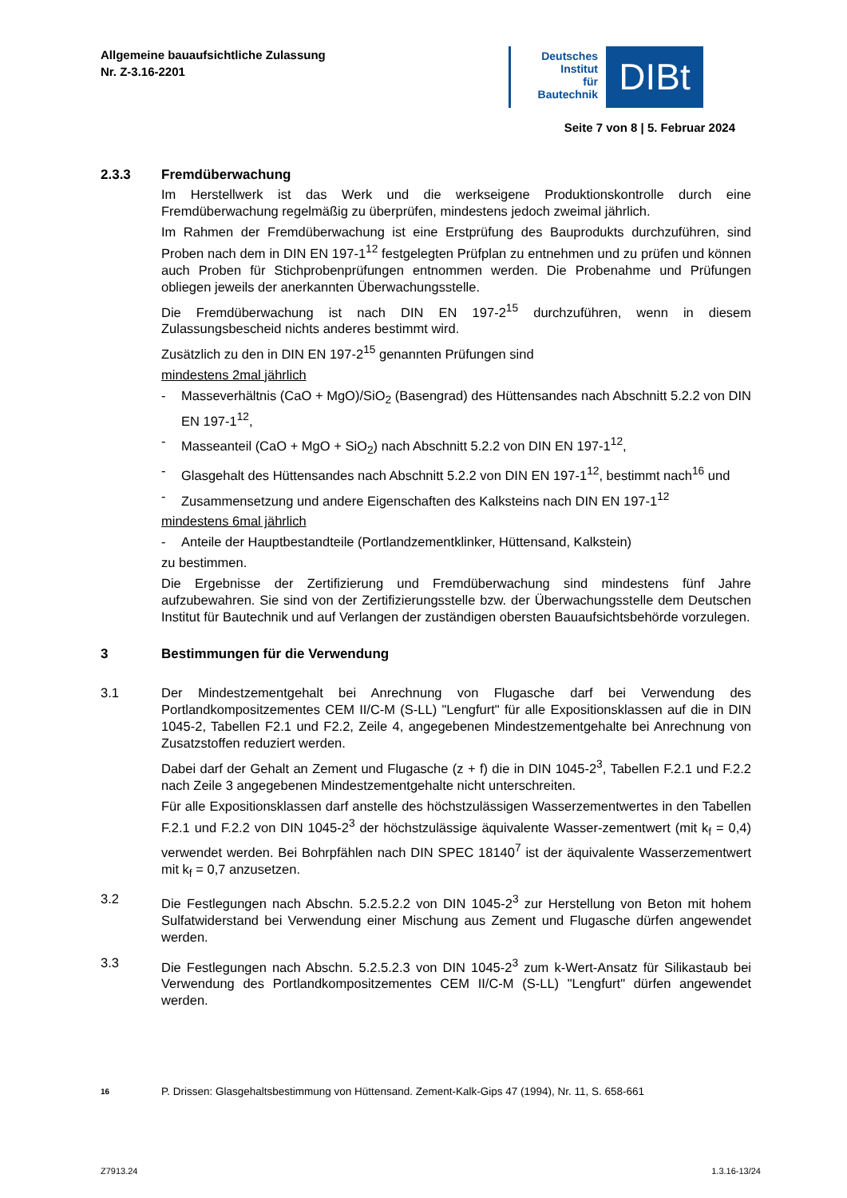Allgemeine bauaufsichtliche Zulassung
Nr. Z-3.16-2201
Deutsches
Institut
für
Bautechnik
DIBt
Seite 7 von 8 | 5. Februar 2024
2.3.3 Fremdüberwachung
Im Herstellwerk ist das Werk und die werkseigene Produktionskontrolle durch eine Fremdüberwachung regelmäßig zu überprüfen, mindestens jedoch zweimal jährlich.
Im Rahmen der Fremdüberwachung ist eine Erstprüfung des Bauprodukts durchzuführen, sind Proben nach dem in DIN EN 197-1<sup>12</sup> festgelegten Prüfplan zu entnehmen und zu prüfen und können auch Proben für Stichprobenprüfungen entnommen werden. Die Probenahme und Prüfungen obliegen jeweils der anerkannten Überwachungsstelle.
Die Fremdüberwachung ist nach DIN EN 197-2<sup>15</sup> durchzuführen, wenn in diesem Zulassungsbescheid nichts anderes bestimmt wird.
Zusätzlich zu den in DIN EN 197-2<sup>15</sup> genannten Prüfungen sind
mindestens 2mal jährlich
- Masseverhältnis (CaO + MgO)/SiO<sub>2</sub> (Basengrad) des Hüttensandes nach Abschnitt 5.2.2 von DIN EN 197-1<sup>12</sup>,
- Masseanteil (CaO + MgO + SiO<sub>2</sub>) nach Abschnitt 5.2.2 von DIN EN 197-1<sup>12</sup>,
- Glasgehalt des Hüttensandes nach Abschnitt 5.2.2 von DIN EN 197-1<sup>12</sup>, bestimmt nach<sup>16</sup> und
- Zusammensetzung und andere Eigenschaften des Kalksteins nach DIN EN 197-1<sup>12</sup>
mindestens 6mal jährlich
- Anteile der Hauptbestandteile (Portlandzementklinker, Hüttensand, Kalkstein)
zu bestimmen.
Die Ergebnisse der Zertifizierung und Fremdüberwachung sind mindestens fünf Jahre aufzubewahren. Sie sind von der Zertifizierungsstelle bzw. der Überwachungsstelle dem Deutschen Institut für Bautechnik und auf Verlangen der zuständigen obersten Bauaufsichtsbehörde vorzulegen.
3 Bestimmungen für die Verwendung
3.1 Der Mindestzementgehalt bei Anrechnung von Flugasche darf bei Verwendung des Portlandkompositzementes CEM II/C-M (S-LL) "Lengfurt" für alle Expositionsklassen auf die in DIN 1045-2, Tabellen F2.1 und F2.2, Zeile 4, angegebenen Mindestzementgehalte bei Anrechnung von Zusatzstoffen reduziert werden.
Dabei darf der Gehalt an Zement und Flugasche (z + f) die in DIN 1045-2<sup>3</sup>, Tabellen F.2.1 und F.2.2 nach Zeile 3 angegebenen Mindestzementgehalte nicht unterschreiten.
Für alle Expositionsklassen darf anstelle des höchstzulässigen Wasserzementwertes in den Tabellen F.2.1 und F.2.2 von DIN 1045-2<sup>3</sup> der höchstzulässige äquivalente Wasser-zementwert (mit k<sub>f</sub> = 0,4) verwendet werden. Bei Bohrpfählen nach DIN SPEC 18140<sup>7</sup> ist der äquivalente Wasserzementwert mit k<sub>f</sub> = 0,7 anzusetzen.
3.2 Die Festlegungen nach Abschn. 5.2.5.2.2 von DIN 1045-2<sup>3</sup> zur Herstellung von Beton mit hohem Sulfatwiderstand bei Verwendung einer Mischung aus Zement und Flugasche dürfen angewendet werden.
3.3 Die Festlegungen nach Abschn. 5.2.5.2.3 von DIN 1045-2<sup>3</sup> zum k-Wert-Ansatz für Silikastaub bei Verwendung des Portlandkompositzementes CEM II/C-M (S-LL) "Lengfurt" dürfen angewendet werden.
16 P. Drissen: Glasgehaltsbestimmung von Hüttensand. Zement-Kalk-Gips 47 (1994), Nr. 11, S. 658-661
Z7913.24 1.3.16-13/24